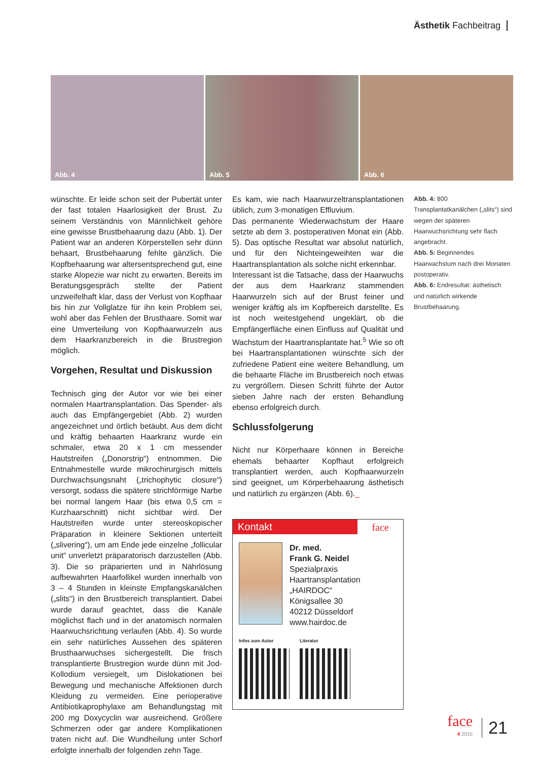Ästhetik Fachbeitrag
Abb. 4
Abb. 5
Abb. 6
wünschte. Er leide schon seit der Pubertät unter der fast totalen Haarlosigkeit der Brust. Zu seinem Verständnis von Männlichkeit gehöre eine gewisse Brustbehaarung dazu (Abb. 1). Der Patient war an anderen Körperstellen sehr dünn behaart, Brustbehaarung fehlte gänzlich. Die Kopfbehaarung war altersentsprechend gut, eine starke Alopezie war nicht zu erwarten. Bereits im Beratungsgespräch stellte der Patient unzweifelhaft klar, dass der Verlust von Kopfhaar bis hin zur Vollglatze für ihn kein Problem sei, wohl aber das Fehlen der Brusthaare. Somit war eine Umverteilung von Kopfhaarwurzeln aus dem Haarkranzbereich in die Brustregion möglich.
Vorgehen, Resultat und Diskussion
Technisch ging der Autor vor wie bei einer normalen Haartransplantation. Das Spender- als auch das Empfängergebiet (Abb. 2) wurden angezeichnet und örtlich betäubt. Aus dem dicht und kräftig behaarten Haarkranz wurde ein schmaler, etwa 20 x 1 cm messender Hautstreifen („Donorstrip“) entnommen. Die Entnahmestelle wurde mikrochirurgisch mittels Durchwachsungsnaht („trichophytic closure“) versorgt, sodass die spätere strichförmige Narbe bei normal langem Haar (bis etwa 0,5 cm = Kurzhaarschnitt) nicht sichtbar wird. Der Hautstreifen wurde unter stereoskopischer Präparation in kleinere Sektionen unterteilt („slivering“), um am Ende jede einzelne „follicular unit“ unverletzt präparatorisch darzustellen (Abb. 3). Die so präparierten und in Nährlösung aufbewahrten Haarfollikel wurden innerhalb von 3 – 4 Stunden in kleinste Empfangskanälchen („slits“) in den Brustbereich transplantiert. Dabei wurde darauf geachtet, dass die Kanäle möglichst flach und in der anatomisch normalen Haarwuchsrichtung verlaufen (Abb. 4). So wurde ein sehr natürliches Aussehen des späteren Brusthaarwuchses sichergestellt. Die frisch transplantierte Brustregion wurde dünn mit Jod-Kollodium versiegelt, um Dislokationen bei Bewegung und mechanische Affektionen durch Kleidung zu vermeiden. Eine perioperative Antibiotikaprophylaxe am Behandlungstag mit 200 mg Doxycyclin war ausreichend. Größere Schmerzen oder gar andere Komplikationen traten nicht auf. Die Wundheilung unter Schorf erfolgte innerhalb der folgenden zehn Tage.
Es kam, wie nach Haarwurzeltransplantationen üblich, zum 3-monatigen Effluvium.
Das permanente Wiederwachstum der Haare setzte ab dem 3. postoperativen Monat ein (Abb. 5). Das optische Resultat war absolut natürlich, und für den Nichteingeweihten war die Haartransplantation als solche nicht erkennbar.
Interessant ist die Tatsache, dass der Haarwuchs der aus dem Haarkranz stammenden Haarwurzeln sich auf der Brust feiner und weniger kräftig als im Kopfbereich darstellte. Es ist noch weitestgehend ungeklärt, ob die Empfängerfläche einen Einfluss auf Qualität und Wachstum der Haartransplantate hat.<sup>5</sup> Wie so oft bei Haartransplantationen wünschte sich der zufriedene Patient eine weitere Behandlung, um die behaarte Fläche im Brustbereich noch etwas zu vergrößern. Diesen Schritt führte der Autor sieben Jahre nach der ersten Behandlung ebenso erfolgreich durch.
Schlussfolgerung
Nicht nur Körperhaare können in Bereiche ehemals behaarter Kopfhaut erfolgreich transplantiert werden, auch Kopfhaarwurzeln sind geeignet, um Körperbehaarung ästhetisch und natürlich zu ergänzen (Abb. 6)._
Kontakt face
Dr. med.
Frank G. Neidel
Spezialpraxis Haartransplantation „HAIRDOC“
Königsallee 30
40212 Düsseldorf
www.hairdoc.de
Infos zum Autor Literatur
Abb. 4: 800 Transplantatkanälchen („slits“) sind wegen der späteren Haarwuchsrichtung sehr flach angebracht.
Abb. 5: Beginnendes Haarwachstum nach drei Monaten postoperativ.
Abb. 6: Endresultat: ästhetisch und natürlich wirkende Brustbehaarung.
face
4 2015
21